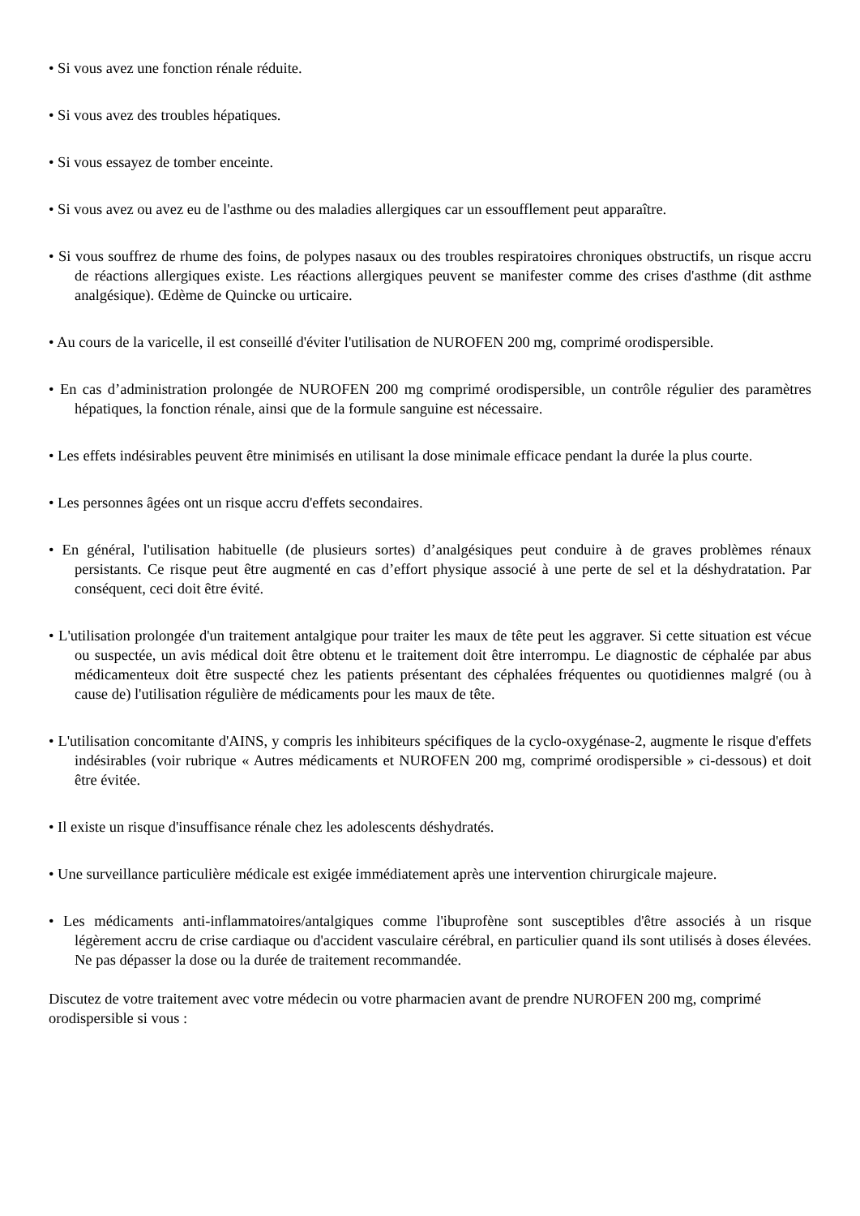• Si vous avez une fonction rénale réduite.
• Si vous avez des troubles hépatiques.
• Si vous essayez de tomber enceinte.
• Si vous avez ou avez eu de l'asthme ou des maladies allergiques car un essoufflement peut apparaître.
• Si vous souffrez de rhume des foins, de polypes nasaux ou des troubles respiratoires chroniques obstructifs, un risque accru de réactions allergiques existe. Les réactions allergiques peuvent se manifester comme des crises d'asthme (dit asthme analgésique). Œdème de Quincke ou urticaire.
• Au cours de la varicelle, il est conseillé d'éviter l'utilisation de NUROFEN 200 mg, comprimé orodispersible.
• En cas d’administration prolongée de NUROFEN 200 mg comprimé orodispersible, un contrôle régulier des paramètres hépatiques, la fonction rénale, ainsi que de la formule sanguine est nécessaire.
• Les effets indésirables peuvent être minimisés en utilisant la dose minimale efficace pendant la durée la plus courte.
• Les personnes âgées ont un risque accru d'effets secondaires.
• En général, l'utilisation habituelle (de plusieurs sortes) d’analgésiques peut conduire à de graves problèmes rénaux persistants. Ce risque peut être augmenté en cas d’effort physique associé à une perte de sel et la déshydratation. Par conséquent, ceci doit être évité.
• L'utilisation prolongée d'un traitement antalgique pour traiter les maux de tête peut les aggraver. Si cette situation est vécue ou suspectée, un avis médical doit être obtenu et le traitement doit être interrompu. Le diagnostic de céphalée par abus médicamenteux doit être suspecté chez les patients présentant des céphalées fréquentes ou quotidiennes malgré (ou à cause de) l'utilisation régulière de médicaments pour les maux de tête.
• L'utilisation concomitante d'AINS, y compris les inhibiteurs spécifiques de la cyclo-oxygénase-2, augmente le risque d'effets indésirables (voir rubrique « Autres médicaments et NUROFEN 200 mg, comprimé orodispersible » ci-dessous) et doit être évitée.
• Il existe un risque d'insuffisance rénale chez les adolescents déshydratés.
• Une surveillance particulière médicale est exigée immédiatement après une intervention chirurgicale majeure.
• Les médicaments anti-inflammatoires/antalgiques comme l'ibuprofène sont susceptibles d'être associés à un risque légèrement accru de crise cardiaque ou d'accident vasculaire cérébral, en particulier quand ils sont utilisés à doses élevées. Ne pas dépasser la dose ou la durée de traitement recommandée.
Discutez de votre traitement avec votre médecin ou votre pharmacien avant de prendre NUROFEN 200 mg, comprimé orodispersible si vous :